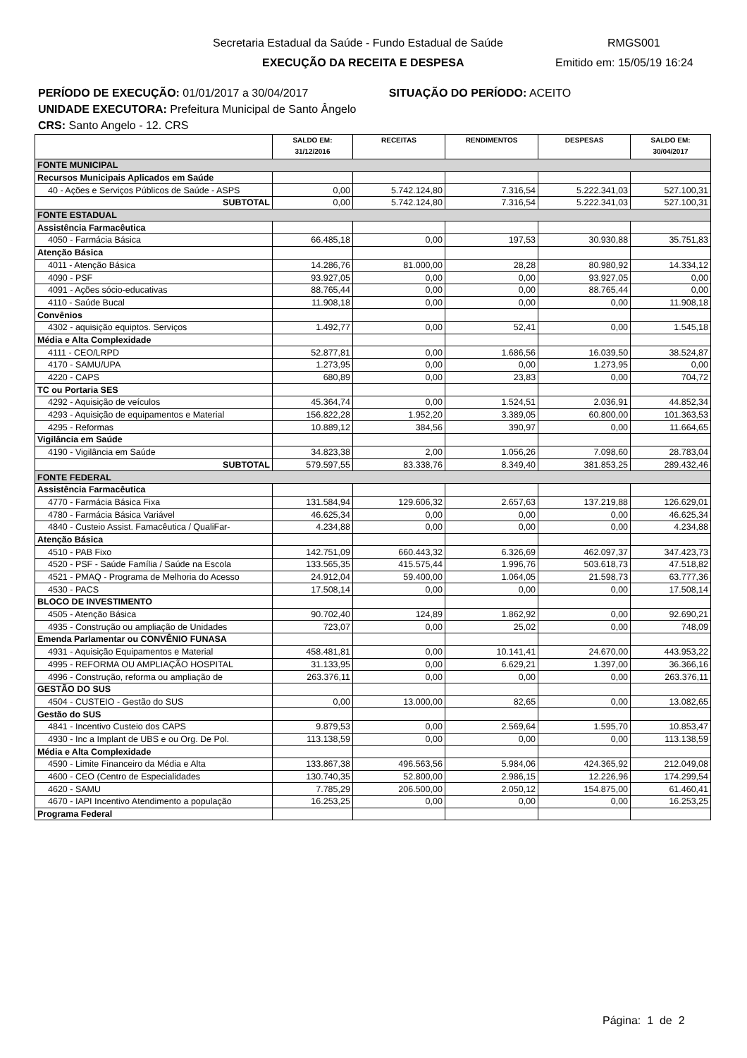Secretaria Estadual da Saúde - Fundo Estadual de Saúde RMGS001
EXECUÇÃO DA RECEITA E DESPESA Emitido em: 15/05/19 16:24
PERÍODO DE EXECUÇÃO: 01/01/2017 a 30/04/2017 SITUAÇÃO DO PERÍODO: ACEITO
UNIDADE EXECUTORA: Prefeitura Municipal de Santo Ângelo
CRS: Santo Angelo - 12. CRS
| | SALDO EM: 31/12/2016 | RECEITAS | RENDIMENTOS | DESPESAS | SALDO EM: 30/04/2017 |
| --- | --- | --- | --- | --- | --- |
| FONTE MUNICIPAL | | | | | |
| Recursos Municipais Aplicados em Saúde | | | | | |
| 40 - Ações e Serviços Públicos de Saúde - ASPS | 0,00 | 5.742.124,80 | 7.316,54 | 5.222.341,03 | 527.100,31 |
| SUBTOTAL | 0,00 | 5.742.124,80 | 7.316,54 | 5.222.341,03 | 527.100,31 |
| FONTE ESTADUAL | | | | | |
| Assistência Farmacêutica | | | | | |
| 4050 - Farmácia Básica | 66.485,18 | 0,00 | 197,53 | 30.930,88 | 35.751,83 |
| Atenção Básica | | | | | |
| 4011 - Atenção Básica | 14.286,76 | 81.000,00 | 28,28 | 80.980,92 | 14.334,12 |
| 4090 - PSF | 93.927,05 | 0,00 | 0,00 | 93.927,05 | 0,00 |
| 4091 - Ações sócio-educativas | 88.765,44 | 0,00 | 0,00 | 88.765,44 | 0,00 |
| 4110 - Saúde Bucal | 11.908,18 | 0,00 | 0,00 | 0,00 | 11.908,18 |
| Convênios | | | | | |
| 4302 - aquisição equiptos. Serviços | 1.492,77 | 0,00 | 52,41 | 0,00 | 1.545,18 |
| Média e Alta Complexidade | | | | | |
| 4111 - CEO/LRPD | 52.877,81 | 0,00 | 1.686,56 | 16.039,50 | 38.524,87 |
| 4170 - SAMU/UPA | 1.273,95 | 0,00 | 0,00 | 1.273,95 | 0,00 |
| 4220 - CAPS | 680,89 | 0,00 | 23,83 | 0,00 | 704,72 |
| TC ou Portaria SES | | | | | |
| 4292 - Aquisição de veículos | 45.364,74 | 0,00 | 1.524,51 | 2.036,91 | 44.852,34 |
| 4293 - Aquisição de equipamentos e Material | 156.822,28 | 1.952,20 | 3.389,05 | 60.800,00 | 101.363,53 |
| 4295 - Reformas | 10.889,12 | 384,56 | 390,97 | 0,00 | 11.664,65 |
| Vigilância em Saúde | | | | | |
| 4190 - Vigilância em Saúde | 34.823,38 | 2,00 | 1.056,26 | 7.098,60 | 28.783,04 |
| SUBTOTAL | 579.597,55 | 83.338,76 | 8.349,40 | 381.853,25 | 289.432,46 |
| FONTE FEDERAL | | | | | |
| Assistência Farmacêutica | | | | | |
| 4770 - Farmácia Básica Fixa | 131.584,94 | 129.606,32 | 2.657,63 | 137.219,88 | 126.629,01 |
| 4780 - Farmácia Básica Variável | 46.625,34 | 0,00 | 0,00 | 0,00 | 46.625,34 |
| 4840 - Custeio Assist. Famacêutica / QualiFar- | 4.234,88 | 0,00 | 0,00 | 0,00 | 4.234,88 |
| Atenção Básica | | | | | |
| 4510 - PAB Fixo | 142.751,09 | 660.443,32 | 6.326,69 | 462.097,37 | 347.423,73 |
| 4520 - PSF - Saúde Família / Saúde na Escola | 133.565,35 | 415.575,44 | 1.996,76 | 503.618,73 | 47.518,82 |
| 4521 - PMAQ - Programa de Melhoria do Acesso | 24.912,04 | 59.400,00 | 1.064,05 | 21.598,73 | 63.777,36 |
| 4530 - PACS | 17.508,14 | 0,00 | 0,00 | 0,00 | 17.508,14 |
| BLOCO DE INVESTIMENTO | | | | | |
| 4505 - Atenção Básica | 90.702,40 | 124,89 | 1.862,92 | 0,00 | 92.690,21 |
| 4935 - Construção ou ampliação de Unidades | 723,07 | 0,00 | 25,02 | 0,00 | 748,09 |
| Emenda Parlamentar ou CONVÊNIO FUNASA | | | | | |
| 4931 - Aquisição Equipamentos e Material | 458.481,81 | 0,00 | 10.141,41 | 24.670,00 | 443.953,22 |
| 4995 - REFORMA OU AMPLIAÇÃO HOSPITAL | 31.133,95 | 0,00 | 6.629,21 | 1.397,00 | 36.366,16 |
| 4996 - Construção, reforma ou ampliação de | 263.376,11 | 0,00 | 0,00 | 0,00 | 263.376,11 |
| GESTÃO DO SUS | | | | | |
| 4504 - CUSTEIO - Gestão do SUS | 0,00 | 13.000,00 | 82,65 | 0,00 | 13.082,65 |
| Gestão do SUS | | | | | |
| 4841 - Incentivo Custeio dos CAPS | 9.879,53 | 0,00 | 2.569,64 | 1.595,70 | 10.853,47 |
| 4930 - Inc a Implant de UBS e ou Org. De Pol. | 113.138,59 | 0,00 | 0,00 | 0,00 | 113.138,59 |
| Média e Alta Complexidade | | | | | |
| 4590 - Limite Financeiro da Média e Alta | 133.867,38 | 496.563,56 | 5.984,06 | 424.365,92 | 212.049,08 |
| 4600 - CEO (Centro de Especialidades | 130.740,35 | 52.800,00 | 2.986,15 | 12.226,96 | 174.299,54 |
| 4620 - SAMU | 7.785,29 | 206.500,00 | 2.050,12 | 154.875,00 | 61.460,41 |
| 4670 - IAPI Incentivo Atendimento a população | 16.253,25 | 0,00 | 0,00 | 0,00 | 16.253,25 |
| Programa Federal | | | | | |
Página: 1 de 2